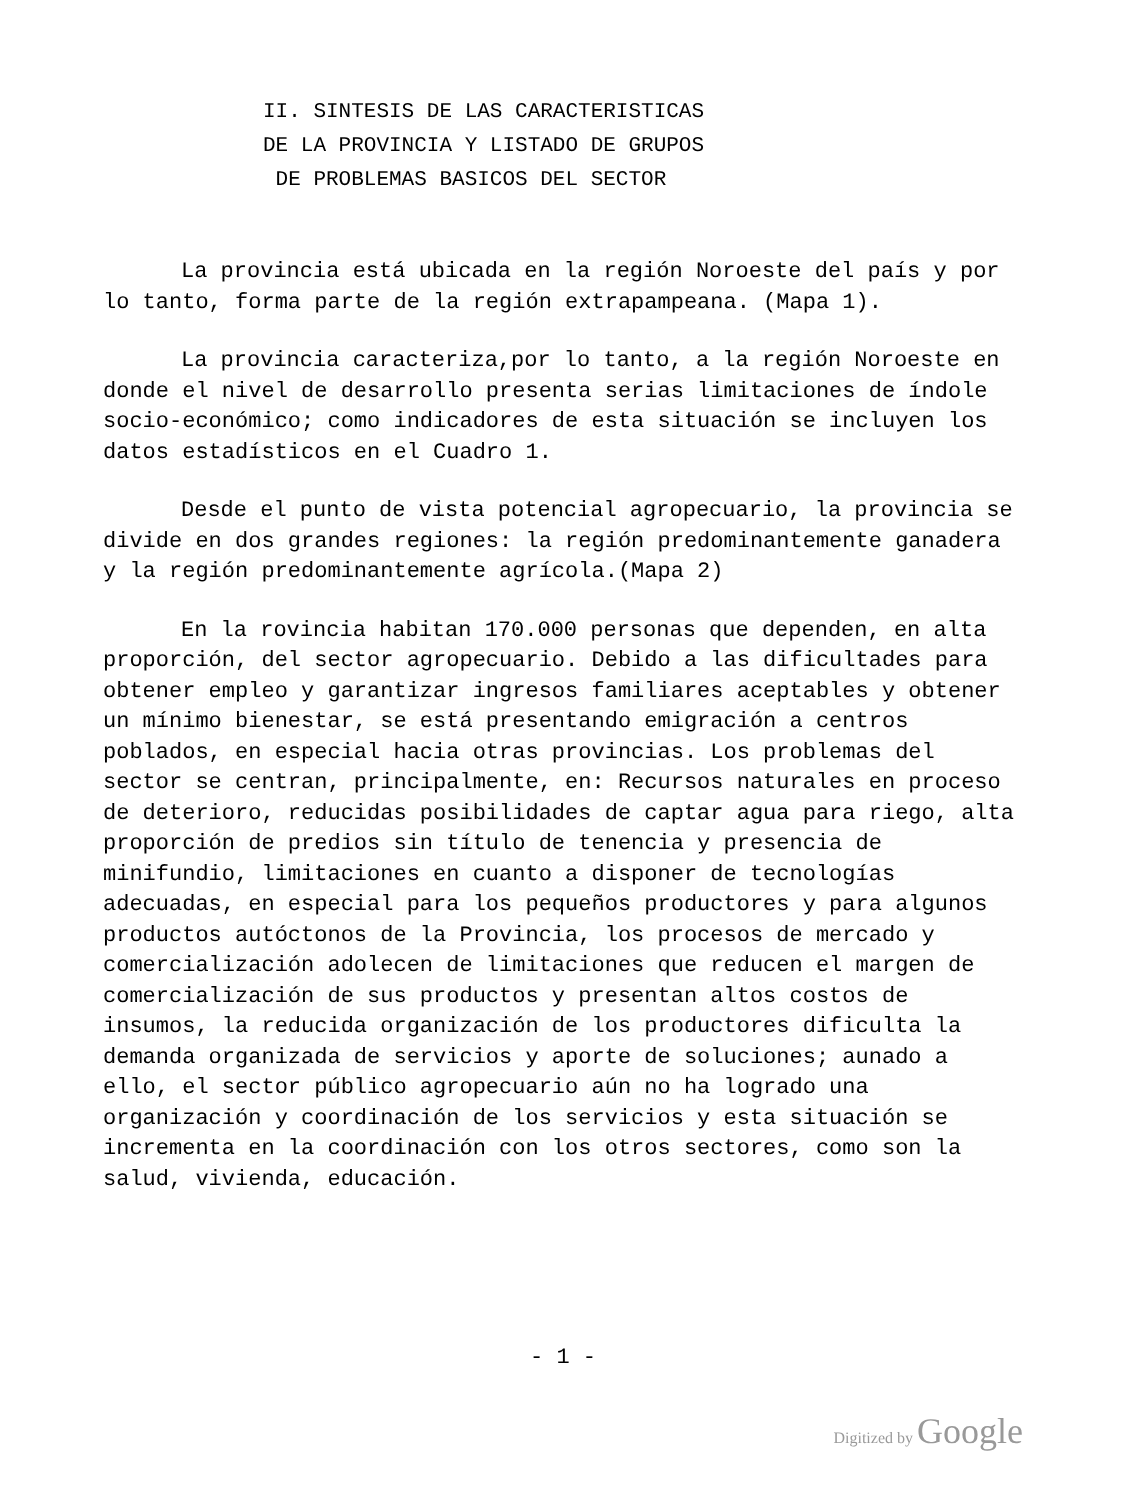II. SINTESIS DE LAS CARACTERISTICAS
DE LA PROVINCIA Y LISTADO DE GRUPOS
DE PROBLEMAS BASICOS DEL SECTOR
La provincia está ubicada en la región Noroeste del país y por lo tanto, forma parte de la región extrapampeana. (Mapa 1).
La provincia caracteriza,por lo tanto, a la región Noroeste en donde el nivel de desarrollo presenta serias limitaciones de índole socio-económico; como indicadores de esta situación se incluyen los datos estadísticos en el Cuadro 1.
Desde el punto de vista potencial agropecuario, la provincia se divide en dos grandes regiones: la región predominantemente ganadera y la región predominantemente agrícola.(Mapa 2)
En la rovincia habitan 170.000 personas que dependen, en alta proporción, del sector agropecuario. Debido a las dificultades para obtener empleo y garantizar ingresos familiares aceptables y obtener un mínimo bienestar, se está presentando emigración a centros poblados, en especial hacia otras provincias. Los problemas del sector se centran, principalmente, en: Recursos naturales en proceso de deterioro, reducidas posibilidades de captar agua para riego, alta proporción de predios sin título de tenencia y presencia de minifundio, limitaciones en cuanto a disponer de tecnologías adecuadas, en especial para los pequeños productores y para algunos productos autóctonos de la Provincia, los procesos de mercado y comercialización adolecen de limitaciones que reducen el margen de comercialización de sus productos y presentan altos costos de insumos, la reducida organización de los productores dificulta la demanda organizada de servicios y aporte de soluciones; aunado a ello, el sector público agropecuario aún no ha logrado una organización y coordinación de los servicios y esta situación se incrementa en la coordinación con los otros sectores, como son la salud, vivienda, educación.
- 1 -
Digitized by Google